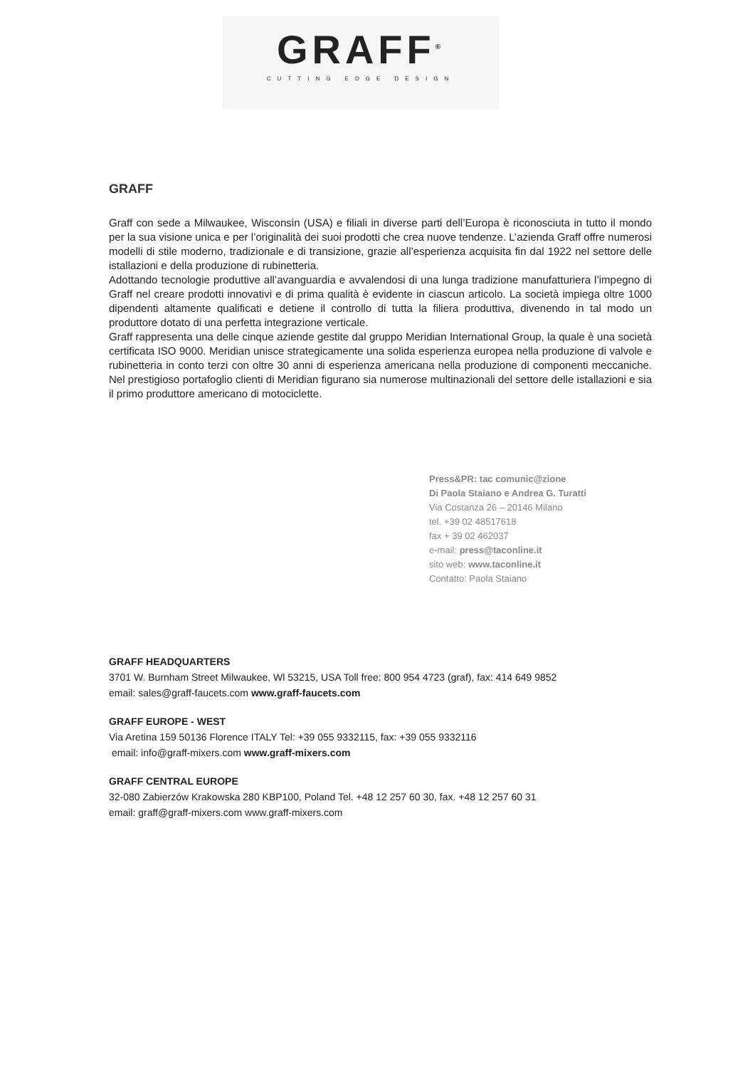GRAFF<sup>®</sup>
CUTTING EDGE DESIGN
GRAFF
Graff con sede a Milwaukee, Wisconsin (USA) e filiali in diverse parti dell’Europa è riconosciuta in tutto il mondo per la sua visione unica e per l’originalità dei suoi prodotti che crea nuove tendenze. L’azienda Graff offre numerosi modelli di stile moderno, tradizionale e di transizione, grazie all’esperienza acquisita fin dal 1922 nel settore delle istallazioni e della produzione di rubinetteria.
Adottando tecnologie produttive all’avanguardia e avvalendosi di una lunga tradizione manufatturiera l’impegno di Graff nel creare prodotti innovativi e di prima qualità è evidente in ciascun articolo. La società impiega oltre 1000 dipendenti altamente qualificati e detiene il controllo di tutta la filiera produttiva, divenendo in tal modo un produttore dotato di una perfetta integrazione verticale.
Graff rappresenta una delle cinque aziende gestite dal gruppo Meridian International Group, la quale è una società certificata ISO 9000. Meridian unisce strategicamente una solida esperienza europea nella produzione di valvole e rubinetteria in conto terzi con oltre 30 anni di esperienza americana nella produzione di componenti meccaniche. Nel prestigioso portafoglio clienti di Meridian figurano sia numerose multinazionali del settore delle istallazioni e sia il primo produttore americano di motociclette.
Press&PR: tac comunic@zione
Di Paola Staiano e Andrea G. Turatti
Via Costanza 26 – 20146 Milano
tel. +39 02 48517618
fax + 39 02 462037
e-mail: press@taconline.it
sito web: www.taconline.it
Contatto: Paola Staiano
GRAFF HEADQUARTERS
3701 W. Burnham Street Milwaukee, Wl 53215, USA Toll free: 800 954 4723 (graf), fax: 414 649 9852
email: sales@graff-faucets.com www.graff-faucets.com
GRAFF EUROPE - WEST
Via Aretina 159 50136 Florence ITALY Tel: +39 055 9332115, fax: +39 055 9332116
email: info@graff-mixers.com www.graff-mixers.com
GRAFF CENTRAL EUROPE
32-080 Zabierzów Krakowska 280 KBP100, Poland Tel. +48 12 257 60 30, fax. +48 12 257 60 31
email: graff@graff-mixers.com www.graff-mixers.com